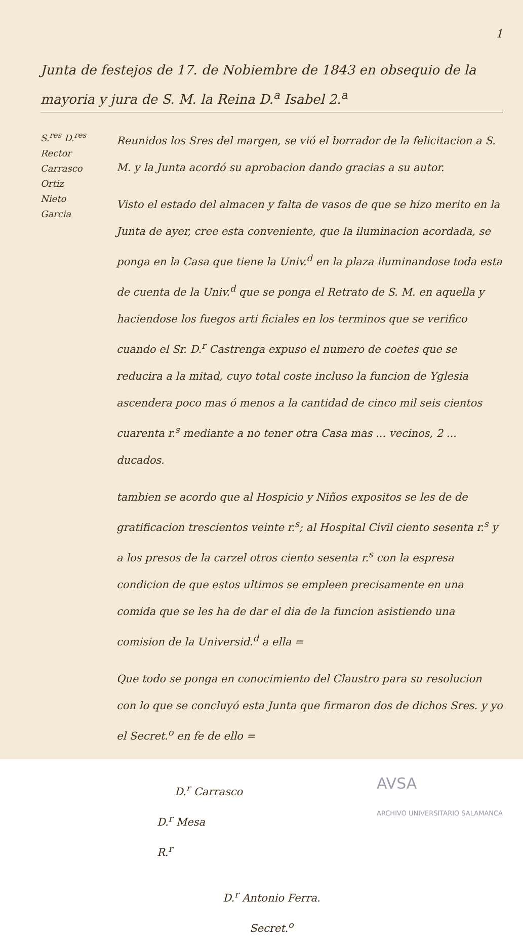1
Junta de festejos de 17. de Nobiembre de 1843 en obsequio de la mayoria y jura de S. M. la Reina D.<sup>a</sup> Isabel 2.<sup>a</sup>
S.<sup>res</sup> D.<sup>res</sup>
Rector
Carrasco
Ortiz
Nieto
Garcia
Reunidos los Sres del margen, se vió el borrador de la felicitacion a S. M. y la Junta acordó su aprobacion dando gracias a su autor.
Visto el estado del almacen y falta de vasos de que se hizo merito en la Junta de ayer, cree esta conveniente, que la iluminacion acordada, se ponga en la Casa que tiene la Univ.<sup>d</sup> en la plaza iluminandose toda esta de cuenta de la Univ.<sup>d</sup> que se ponga el Retrato de S. M. en aquella y haciendose los fuegos arti ficiales en los terminos que se verifico cuando el Sr. D.<sup>r</sup> Castrenga expuso el numero de coetes que se reducira a la mitad, cuyo total coste incluso la funcion de Yglesia ascendera poco mas ó menos a la cantidad de cinco mil seis cientos cuarenta r.<sup>s</sup> mediante a no tener otra Casa mas ... vecinos, 2 ... ducados.
tambien se acordo que al Hospicio y Niños expositos se les de de gratificacion trescientos veinte r.<sup>s</sup>; al Hospital Civil ciento sesenta r.<sup>s</sup> y a los presos de la carzel otros ciento sesenta r.<sup>s</sup> con la espresa condicion de que estos ultimos se empleen precisamente en una comida que se les ha de dar el dia de la funcion asistiendo una comision de la Universid.<sup>d</sup> a ella =
Que todo se ponga en conocimiento del Claustro para su resolucion con lo que se concluyó esta Junta que firmaron dos de dichos Sres. y yo el Secret.<sup>o</sup> en fe de ello =
AVSA
ARCHIVO UNIVERSITARIO SALAMANCA
D.<sup>r</sup> Carrasco
D.<sup>r</sup> Mesa
R.<sup>r</sup>
D.<sup>r</sup> Antonio Ferra.
Secret.<sup>o</sup>